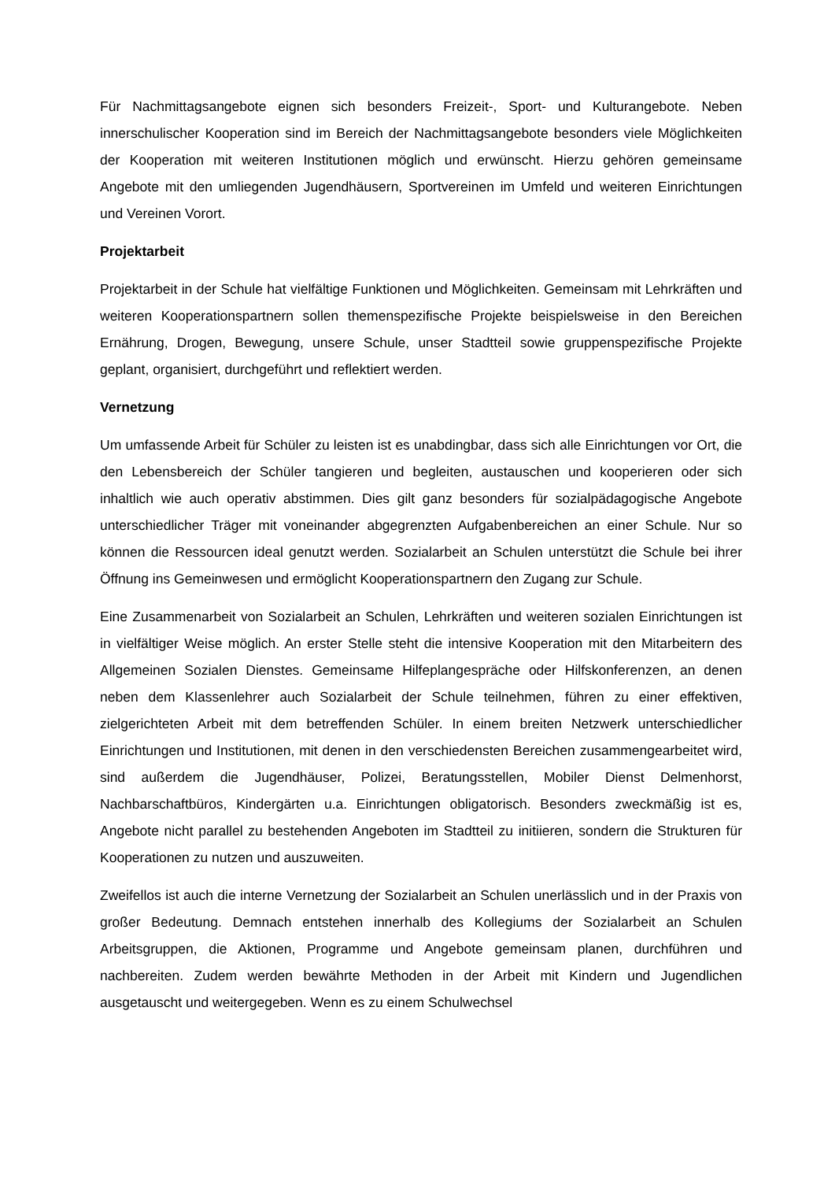Für Nachmittagsangebote eignen sich besonders Freizeit-, Sport- und Kulturangebote. Neben innerschulischer Kooperation sind im Bereich der Nachmittagsangebote besonders viele Möglichkeiten der Kooperation mit weiteren Institutionen möglich und erwünscht. Hierzu gehören gemeinsame Angebote mit den umliegenden Jugendhäusern, Sportvereinen im Umfeld und weiteren Einrichtungen und Vereinen Vorort.
Projektarbeit
Projektarbeit in der Schule hat vielfältige Funktionen und Möglichkeiten. Gemeinsam mit Lehrkräften und weiteren Kooperationspartnern sollen themenspezifische Projekte beispielsweise in den Bereichen Ernährung, Drogen, Bewegung, unsere Schule, unser Stadtteil sowie gruppenspezifische Projekte geplant, organisiert, durchgeführt und reflektiert werden.
Vernetzung
Um umfassende Arbeit für Schüler zu leisten ist es unabdingbar, dass sich alle Einrichtungen vor Ort, die den Lebensbereich der Schüler tangieren und begleiten, austauschen und kooperieren oder sich inhaltlich wie auch operativ abstimmen. Dies gilt ganz besonders für sozialpädagogische Angebote unterschiedlicher Träger mit voneinander abgegrenzten Aufgabenbereichen an einer Schule. Nur so können die Ressourcen ideal genutzt werden. Sozialarbeit an Schulen unterstützt die Schule bei ihrer Öffnung ins Gemeinwesen und ermöglicht Kooperationspartnern den Zugang zur Schule.
Eine Zusammenarbeit von Sozialarbeit an Schulen, Lehrkräften und weiteren sozialen Einrichtungen ist in vielfältiger Weise möglich. An erster Stelle steht die intensive Kooperation mit den Mitarbeitern des Allgemeinen Sozialen Dienstes. Gemeinsame Hilfeplangespräche oder Hilfskonferenzen, an denen neben dem Klassenlehrer auch Sozialarbeit der Schule teilnehmen, führen zu einer effektiven, zielgerichteten Arbeit mit dem betreffenden Schüler. In einem breiten Netzwerk unterschiedlicher Einrichtungen und Institutionen, mit denen in den verschiedensten Bereichen zusammengearbeitet wird, sind außerdem die Jugendhäuser, Polizei, Beratungsstellen, Mobiler Dienst Delmenhorst, Nachbarschaftbüros, Kindergärten u.a. Einrichtungen obligatorisch. Besonders zweckmäßig ist es, Angebote nicht parallel zu bestehenden Angeboten im Stadtteil zu initiieren, sondern die Strukturen für Kooperationen zu nutzen und auszuweiten.
Zweifellos ist auch die interne Vernetzung der Sozialarbeit an Schulen unerlässlich und in der Praxis von großer Bedeutung. Demnach entstehen innerhalb des Kollegiums der Sozialarbeit an Schulen Arbeitsgruppen, die Aktionen, Programme und Angebote gemeinsam planen, durchführen und nachbereiten. Zudem werden bewährte Methoden in der Arbeit mit Kindern und Jugendlichen ausgetauscht und weitergegeben. Wenn es zu einem Schulwechsel